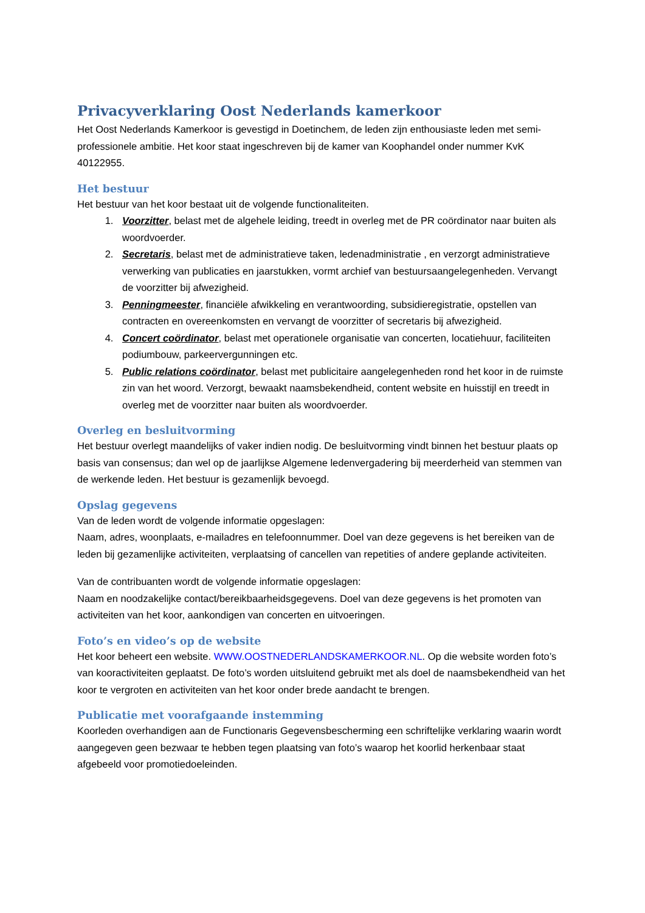Privacyverklaring Oost Nederlands kamerkoor
Het Oost Nederlands Kamerkoor is gevestigd in Doetinchem, de leden zijn enthousiaste leden met semi-professionele ambitie. Het koor staat ingeschreven bij de kamer van Koophandel onder nummer KvK 40122955.
Het bestuur
Het bestuur van het koor bestaat uit de volgende functionaliteiten.
1. Voorzitter, belast met de algehele leiding, treedt in overleg met de PR coördinator naar buiten als woordvoerder.
2. Secretaris, belast met de administratieve taken, ledenadministratie , en verzorgt administratieve verwerking van publicaties en jaarstukken, vormt archief van bestuursaangelegenheden. Vervangt de voorzitter bij afwezigheid.
3. Penningmeester, financiële afwikkeling en verantwoording, subsidieregistratie, opstellen van contracten en overeenkomsten en vervangt de voorzitter of secretaris bij afwezigheid.
4. Concert coördinator, belast met operationele organisatie van concerten, locatiehuur, faciliteiten podiumbouw, parkeervergunningen etc.
5. Public relations coördinator, belast met publicitaire aangelegenheden rond het koor in de ruimste zin van het woord. Verzorgt, bewaakt naamsbekendheid, content website en huisstijl en treedt in overleg met de voorzitter naar buiten als woordvoerder.
Overleg en besluitvorming
Het bestuur overlegt maandelijks of vaker indien nodig. De besluitvorming vindt binnen het bestuur plaats op basis van consensus; dan wel op de jaarlijkse Algemene ledenvergadering bij meerderheid van stemmen van de werkende leden. Het bestuur is gezamenlijk bevoegd.
Opslag gegevens
Van de leden wordt de volgende informatie opgeslagen:
Naam, adres, woonplaats, e-mailadres en telefoonnummer. Doel van deze gegevens is het bereiken van de leden bij gezamenlijke activiteiten, verplaatsing of cancellen van repetities of andere geplande activiteiten.
Van de contribuanten wordt de volgende informatie opgeslagen:
Naam en noodzakelijke contact/bereikbaarheidsgegevens. Doel van deze gegevens is het promoten van activiteiten van het koor, aankondigen van concerten en uitvoeringen.
Foto’s en video’s op de website
Het koor beheert een website. WWW.OOSTNEDERLANDSKAMERKOOR.NL. Op die website worden foto’s van kooractiviteiten geplaatst. De foto’s worden uitsluitend gebruikt met als doel de naamsbekendheid van het koor te vergroten en activiteiten van het koor onder brede aandacht te brengen.
Publicatie met voorafgaande instemming
Koorleden overhandigen aan de Functionaris Gegevensbescherming een schriftelijke verklaring waarin wordt aangegeven geen bezwaar te hebben tegen plaatsing van foto’s waarop het koorlid herkenbaar staat afgebeeld voor promotiedoeleinden.